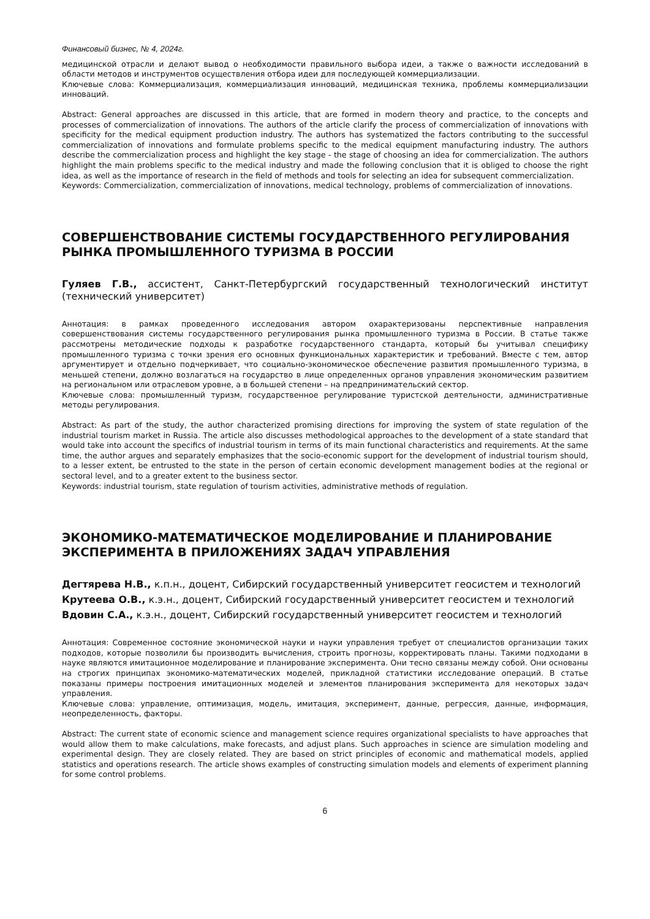Финансовый бизнес, № 4, 2024г.
медицинской отрасли и делают вывод о необходимости правильного выбора идеи, а также о важности исследований в области методов и инструментов осуществления отбора идеи для последующей коммерциализации.
Ключевые слова: Коммерциализация, коммерциализация инноваций, медицинская техника, проблемы коммерциализации инноваций.
Abstract: General approaches are discussed in this article, that are formed in modern theory and practice, to the concepts and processes of commercialization of innovations. The authors of the article clarify the process of commercialization of innovations with specificity for the medical equipment production industry. The authors has systematized the factors contributing to the successful commercialization of innovations and formulate problems specific to the medical equipment manufacturing industry. The authors describe the commercialization process and highlight the key stage - the stage of choosing an idea for commercialization. The authors highlight the main problems specific to the medical industry and made the following conclusion that it is obliged to choose the right idea, as well as the importance of research in the field of methods and tools for selecting an idea for subsequent commercialization.
Keywords: Commercialization, commercialization of innovations, medical technology, problems of commercialization of innovations.
СОВЕРШЕНСТВОВАНИЕ СИСТЕМЫ ГОСУДАРСТВЕННОГО РЕГУЛИРОВАНИЯ РЫНКА ПРОМЫШЛЕННОГО ТУРИЗМА В РОССИИ
Гуляев Г.В., ассистент, Санкт-Петербургский государственный технологический институт (технический университет)
Аннотация: в рамках проведенного исследования автором охарактеризованы перспективные направления совершенствования системы государственного регулирования рынка промышленного туризма в России. В статье также рассмотрены методические подходы к разработке государственного стандарта, который бы учитывал специфику промышленного туризма с точки зрения его основных функциональных характеристик и требований. Вместе с тем, автор аргументирует и отдельно подчеркивает, что социально-экономическое обеспечение развития промышленного туризма, в меньшей степени, должно возлагаться на государство в лице определенных органов управления экономическим развитием на региональном или отраслевом уровне, а в большей степени – на предпринимательский сектор.
Ключевые слова: промышленный туризм, государственное регулирование туристской деятельности, административные методы регулирования.
Abstract: As part of the study, the author characterized promising directions for improving the system of state regulation of the industrial tourism market in Russia. The article also discusses methodological approaches to the development of a state standard that would take into account the specifics of industrial tourism in terms of its main functional characteristics and requirements. At the same time, the author argues and separately emphasizes that the socio-economic support for the development of industrial tourism should, to a lesser extent, be entrusted to the state in the person of certain economic development management bodies at the regional or sectoral level, and to a greater extent to the business sector.
Keywords: industrial tourism, state regulation of tourism activities, administrative methods of regulation.
ЭКОНОМИКО-МАТЕМАТИЧЕСКОЕ МОДЕЛИРОВАНИЕ И ПЛАНИРОВАНИЕ ЭКСПЕРИМЕНТА В ПРИЛОЖЕНИЯХ ЗАДАЧ УПРАВЛЕНИЯ
Дегтярева Н.В., к.п.н., доцент, Сибирский государственный университет геосистем и технологий
Крутеева О.В., к.э.н., доцент, Сибирский государственный университет геосистем и технологий
Вдовин С.А., к.э.н., доцент, Сибирский государственный университет геосистем и технологий
Аннотация: Современное состояние экономической науки и науки управления требует от специалистов организации таких подходов, которые позволили бы производить вычисления, строить прогнозы, корректировать планы. Такими подходами в науке являются имитационное моделирование и планирование эксперимента. Они тесно связаны между собой. Они основаны на строгих принципах экономико-математических моделей, прикладной статистики исследование операций. В статье показаны примеры построения имитационных моделей и элементов планирования эксперимента для некоторых задач управления.
Ключевые слова: управление, оптимизация, модель, имитация, эксперимент, данные, регрессия, данные, информация, неопределенность, факторы.
Abstract: The current state of economic science and management science requires organizational specialists to have approaches that would allow them to make calculations, make forecasts, and adjust plans. Such approaches in science are simulation modeling and experimental design. They are closely related. They are based on strict principles of economic and mathematical models, applied statistics and operations research. The article shows examples of constructing simulation models and elements of experiment planning for some control problems.
6